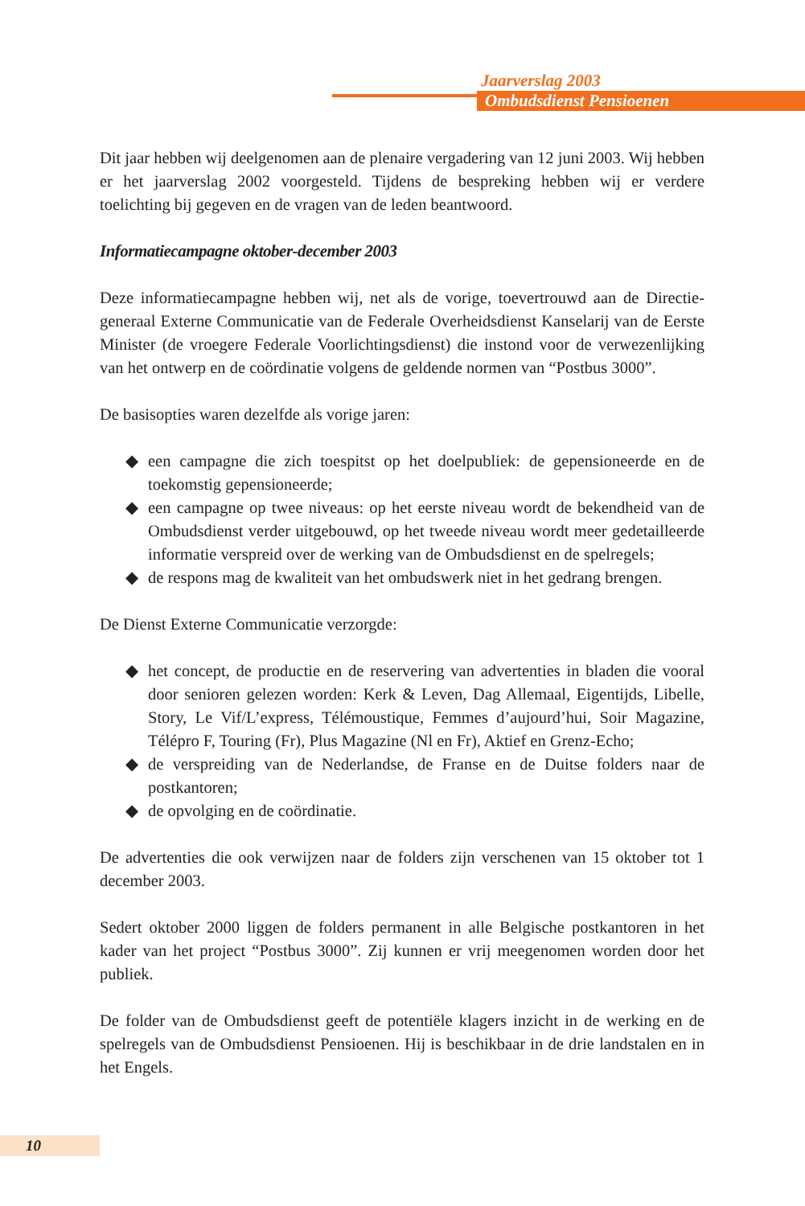Jaarverslag 2003
Ombudsdienst Pensioenen
Dit jaar hebben wij deelgenomen aan de plenaire vergadering van 12 juni 2003. Wij hebben er het jaarverslag 2002 voorgesteld. Tijdens de bespreking hebben wij er verdere toelichting bij gegeven en de vragen van de leden beantwoord.
Informatiecampagne oktober-december 2003
Deze informatiecampagne hebben wij, net als de vorige, toevertrouwd aan de Directie-generaal Externe Communicatie van de Federale Overheidsdienst Kanselarij van de Eerste Minister (de vroegere Federale Voorlichtingsdienst) die instond voor de verwezenlijking van het ontwerp en de coördinatie volgens de geldende normen van “Postbus 3000”.
De basisopties waren dezelfde als vorige jaren:
◆ een campagne die zich toespitst op het doelpubliek: de gepensioneerde en de toekomstig gepensioneerde;
◆ een campagne op twee niveaus: op het eerste niveau wordt de bekendheid van de Ombudsdienst verder uitgebouwd, op het tweede niveau wordt meer gedetailleerde informatie verspreid over de werking van de Ombudsdienst en de spelregels;
◆ de respons mag de kwaliteit van het ombudswerk niet in het gedrang brengen.
De Dienst Externe Communicatie verzorgde:
◆ het concept, de productie en de reservering van advertenties in bladen die vooral door senioren gelezen worden: Kerk & Leven, Dag Allemaal, Eigentijds, Libelle, Story, Le Vif/L’express, Télémoustique, Femmes d’aujourd’hui, Soir Magazine, Télépro F, Touring (Fr), Plus Magazine (Nl en Fr), Aktief en Grenz-Echo;
◆ de verspreiding van de Nederlandse, de Franse en de Duitse folders naar de postkantoren;
◆ de opvolging en de coördinatie.
De advertenties die ook verwijzen naar de folders zijn verschenen van 15 oktober tot 1 december 2003.
Sedert oktober 2000 liggen de folders permanent in alle Belgische postkantoren in het kader van het project “Postbus 3000”. Zij kunnen er vrij meegenomen worden door het publiek.
De folder van de Ombudsdienst geeft de potentiële klagers inzicht in de werking en de spelregels van de Ombudsdienst Pensioenen. Hij is beschikbaar in de drie landstalen en in het Engels.
10